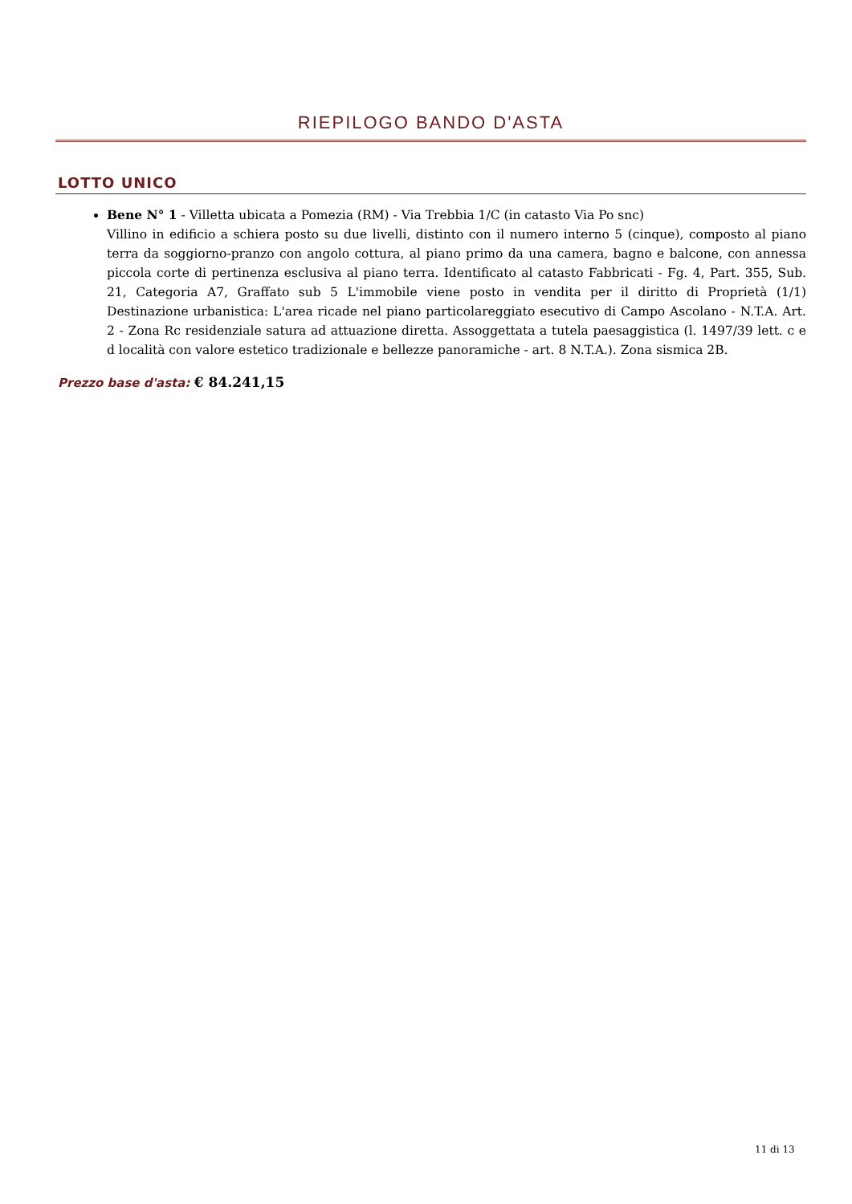RIEPILOGO BANDO D'ASTA
LOTTO UNICO
Bene N° 1 - Villetta ubicata a Pomezia (RM) - Via Trebbia 1/C (in catasto Via Po snc)
Villino in edificio a schiera posto su due livelli, distinto con il numero interno 5 (cinque), composto al piano terra da soggiorno-pranzo con angolo cottura, al piano primo da una camera, bagno e balcone, con annessa piccola corte di pertinenza esclusiva al piano terra. Identificato al catasto Fabbricati - Fg. 4, Part. 355, Sub. 21, Categoria A7, Graffato sub 5 L'immobile viene posto in vendita per il diritto di Proprietà (1/1) Destinazione urbanistica: L'area ricade nel piano particolareggiato esecutivo di Campo Ascolano - N.T.A. Art. 2 - Zona Rc residenziale satura ad attuazione diretta. Assoggettata a tutela paesaggistica (l. 1497/39 lett. c e d località con valore estetico tradizionale e bellezze panoramiche - art. 8 N.T.A.). Zona sismica 2B.
Prezzo base d'asta: € 84.241,15
11 di 13